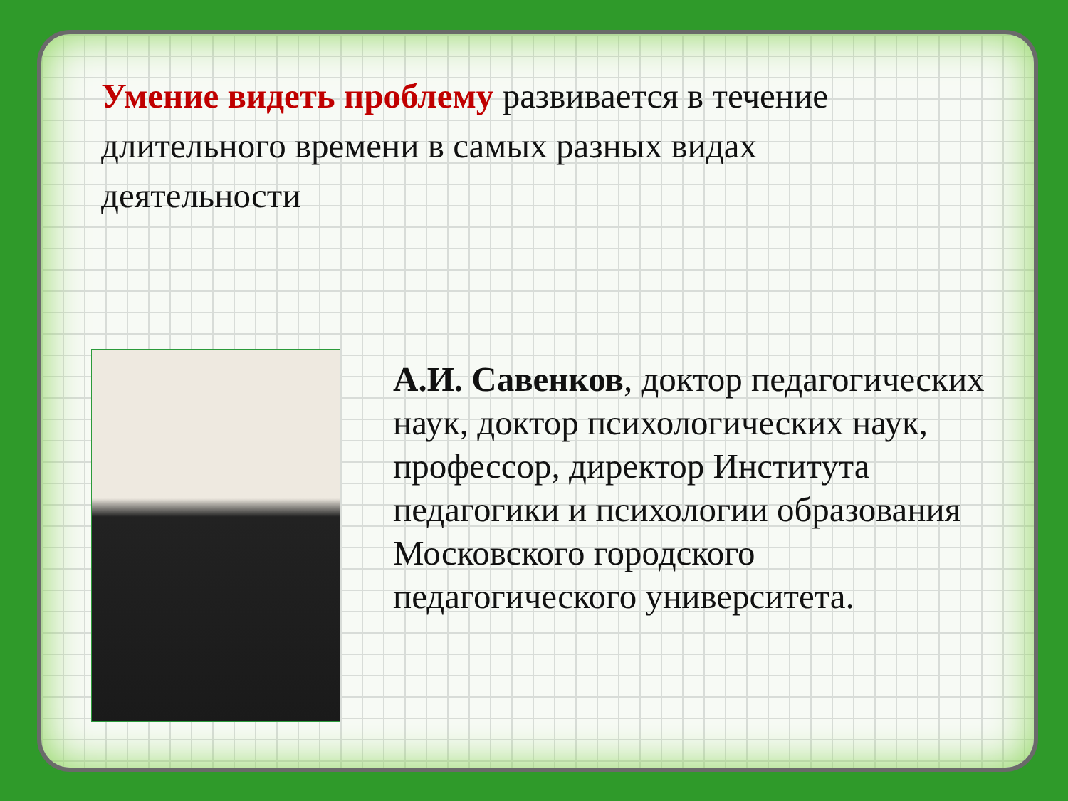Умение видеть проблему развивается в течение длительного времени в самых разных видах деятельности
А.И. Савенков, доктор педагогических наук, доктор психологических наук, профессор, директор Института педагогики и психологии образования Московского городского педагогического университета.